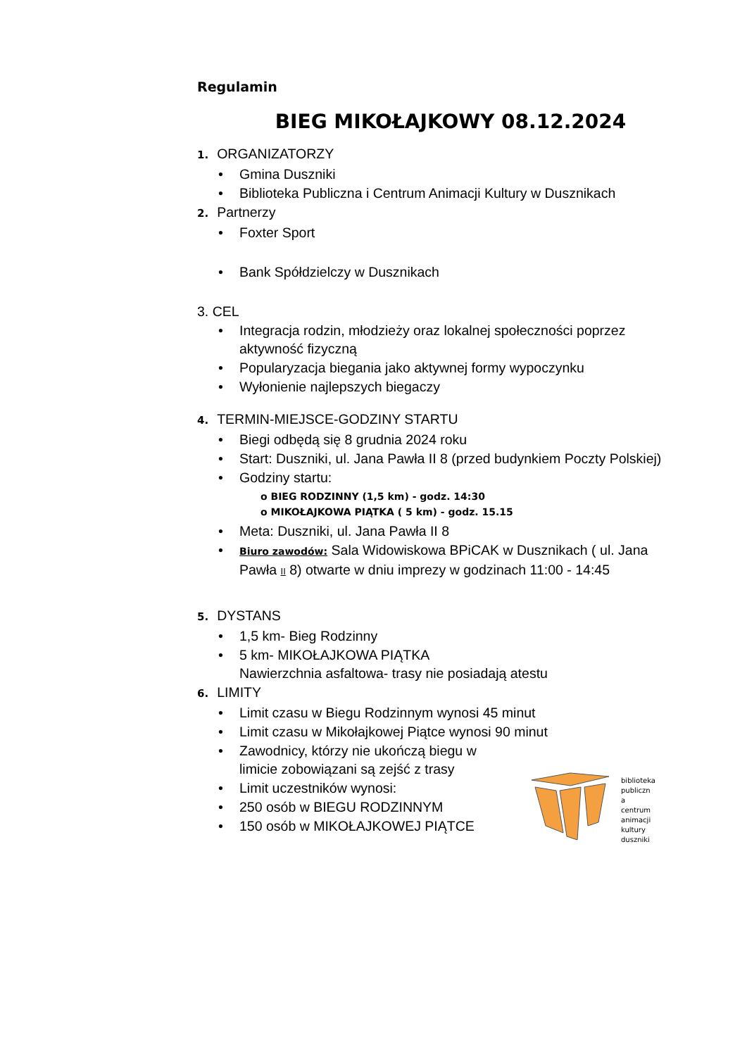Regulamin
BIEG MIKOŁAJKOWY 08.12.2024
1. ORGANIZATORZY
Gmina Duszniki
Biblioteka Publiczna i Centrum Animacji Kultury w Dusznikach
2. Partnerzy
Foxter Sport
Bank Spółdzielczy w Dusznikach
3. CEL
Integracja rodzin, młodzieży oraz lokalnej społeczności poprzez aktywność fizyczną
Popularyzacja biegania jako aktywnej formy wypoczynku
Wyłonienie najlepszych biegaczy
4. TERMIN-MIEJSCE-GODZINY STARTU
Biegi odbędą się 8 grudnia 2024 roku
Start: Duszniki, ul. Jana Pawła II 8 (przed budynkiem Poczty Polskiej)
Godziny startu:
o BIEG RODZINNY (1,5 km) - godz. 14:30
o MIKOŁAJKOWA PIĄTKA ( 5 km) - godz. 15.15
Meta: Duszniki, ul. Jana Pawła II 8
Biuro zawodów: Sala Widowiskowa BPiCAK w Dusznikach ( ul. Jana Pawła II 8) otwarte w dniu imprezy w godzinach 11:00 - 14:45
5. DYSTANS
1,5 km- Bieg Rodzinny
5 km- MIKOŁAJKOWA PIĄTKA
Nawierzchnia asfaltowa- trasy nie posiadają atestu
6. LIMITY
Limit czasu w Biegu Rodzinnym wynosi 45 minut
Limit czasu w Mikołajkowej Piątce wynosi 90 minut
Zawodnicy, którzy nie ukończą biegu w
limicie zobowiązani są zejść z trasy
Limit uczestników wynosi:
250 osób w BIEGU RODZINNYM
150 osób w MIKOŁAJKOWEJ PIĄTCE
biblioteka
publiczn
a
centrum
animacji
kultury
duszniki